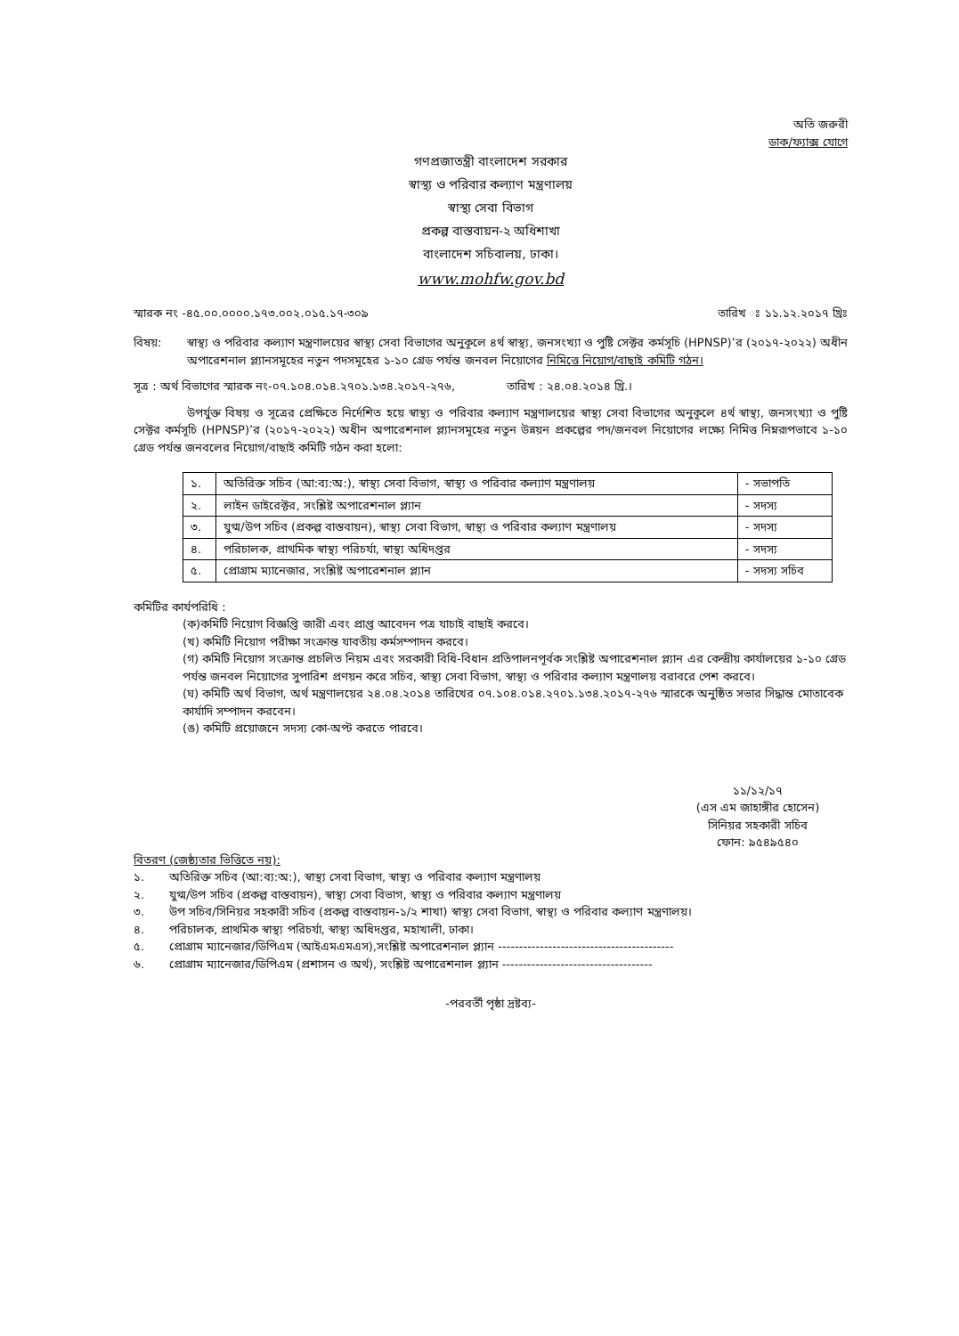অতি জরুরী
ডাক/ফ্যাক্স যোগে
গণপ্রজাতন্ত্রী বাংলাদেশ সরকার
স্বাস্থ্য ও পরিবার কল্যাণ মন্ত্রণালয়
স্বাস্থ্য সেবা বিভাগ
প্রকল্প বাস্তবায়ন-২ অধিশাখা
বাংলাদেশ সচিবালয়, ঢাকা।
www.mohfw.gov.bd
স্মারক নং -৪৫.০০.০০০০.১৭৩.০০২.০১৫.১৭-৩০৯ তারিখ ঃ ১১.১২.২০১৭ খ্রিঃ
বিষয়: স্বাস্থ্য ও পরিবার কল্যাণ মন্ত্রণালয়ের স্বাস্থ্য সেবা বিভাগের অনুকূলে ৪র্থ স্বাস্থ্য, জনসংখ্যা ও পুষ্টি সেক্টর কর্মসূচি (HPNSP)’র (২০১৭-২০২২) অধীন অপারেশনাল প্ল্যানসমূহের নতুন পদসমূহের ১-১০ গ্রেড পর্যন্ত জনবল নিয়োগের নিমিত্তে নিয়োগ/বাছাই কমিটি গঠন।
সূত্র : অর্থ বিভাগের স্মারক নং-০৭.১০৪.০১৪.২৭০১.১৩৪.২০১৭-২৭৬, তারিখ : ২৪.০৪.২০১৪ খ্রি.।
উপর্যুক্ত বিষয় ও সূত্রের প্রেক্ষিতে নির্দেশিত হয়ে স্বাস্থ্য ও পরিবার কল্যাণ মন্ত্রণালয়ের স্বাস্থ্য সেবা বিভাগের অনুকূলে ৪র্থ স্বাস্থ্য, জনসংখ্যা ও পুষ্টি সেক্টর কর্মসূচি (HPNSP)’র (২০১৭-২০২২) অধীন অপারেশনাল প্ল্যানসমূহের নতুন উন্নয়ন প্রকল্পের পদ/জনবল নিয়োগের লক্ষ্যে নিমিত্ত নিম্নরূপভাবে ১-১০ গ্রেড পর্যন্ত জনবলের নিয়োগ/বাছাই কমিটি গঠন করা হলো:
| ১. | অতিরিক্ত সচিব (আ:ব্য:অ:), স্বাস্থ্য সেবা বিভাগ, স্বাস্থ্য ও পরিবার কল্যাণ মন্ত্রণালয় | - সভাপতি |
| ২. | লাইন ডাইরেক্টর, সংশ্লিষ্ট অপারেশনাল প্ল্যান | - সদস্য |
| ৩. | যুগ্ম/উপ সচিব (প্রকল্প বাস্তবায়ন), স্বাস্থ্য সেবা বিভাগ, স্বাস্থ্য ও পরিবার কল্যাণ মন্ত্রণালয় | - সদস্য |
| ৪. | পরিচালক, প্রাথমিক স্বাস্থ্য পরিচর্যা, স্বাস্থ্য অধিদপ্তর | - সদস্য |
| ৫. | প্রোগ্রাম ম্যানেজার, সংশ্লিষ্ট অপারেশনাল প্ল্যান | - সদস্য সচিব |
কমিটির কার্যপরিধি :
(ক)কমিটি নিয়োগ বিজ্ঞপ্তি জারী এবং প্রাপ্ত আবেদন পত্র যাচাই বাছাই করবে।
(খ) কমিটি নিয়োগ পরীক্ষা সংক্রান্ত যাবতীয় কর্মসম্পাদন করবে।
(গ) কমিটি নিয়োগ সংক্রান্ত প্রচলিত নিয়ম এবং সরকারী বিধি-বিধান প্রতিপালনপূর্বক সংশ্লিষ্ট অপারেশনাল প্ল্যান এর কেন্দ্রীয় কার্যালয়ের ১-১০ গ্রেড পর্যন্ত জনবল নিয়োগের সুপারিশ প্রণয়ন করে সচিব, স্বাস্থ্য সেবা বিভাগ, স্বাস্থ্য ও পরিবার কল্যাণ মন্ত্রণালয় বরাবরে পেশ করবে।
(ঘ) কমিটি অর্থ বিভাগ, অর্থ মন্ত্রণালয়ের ২৪.০৪.২০১৪ তারিখের ০৭.১০৪.০১৪.২৭০১.১৩৪.২০১৭-২৭৬ স্মারকে অনুষ্ঠিত সভার সিদ্ধান্ত মোতাবেক কার্যাদি সম্পাদন করবেন।
(ঙ) কমিটি প্রয়োজনে সদস্য কো-অপ্ট করতে পারবে।
১১/১২/১৭
(এস এম জাহাঙ্গীর হোসেন)
সিনিয়র সহকারী সচিব
ফোন: ৯৫৪৯৫৪০
বিতরণ (জেষ্ঠ্যতার ভিত্তিতে নয়):
১. অতিরিক্ত সচিব (আ:ব্য:অ:), স্বাস্থ্য সেবা বিভাগ, স্বাস্থ্য ও পরিবার কল্যাণ মন্ত্রণালয়
২. যুগ্ম/উপ সচিব (প্রকল্প বাস্তবায়ন), স্বাস্থ্য সেবা বিভাগ, স্বাস্থ্য ও পরিবার কল্যাণ মন্ত্রণালয়
৩. উপ সচিব/সিনিয়র সহকারী সচিব (প্রকল্প বাস্তবায়ন-১/২ শাখা) স্বাস্থ্য সেবা বিভাগ, স্বাস্থ্য ও পরিবার কল্যাণ মন্ত্রণালয়।
৪. পরিচালক, প্রাথমিক স্বাস্থ্য পরিচর্যা, স্বাস্থ্য অধিদপ্তর, মহাখালী, ঢাকা।
৫. প্রোগ্রাম ম্যানেজার/ডিপিএম (আইএমএমএস),সংশ্লিষ্ট অপারেশনাল প্ল্যান ------------------------------------------
৬. প্রোগ্রাম ম্যানেজার/ডিপিএম (প্রশাসন ও অর্থ), সংশ্লিষ্ট অপারেশনাল প্ল্যান ------------------------------------
-পরবর্তী পৃষ্ঠা দ্রষ্টব্য-